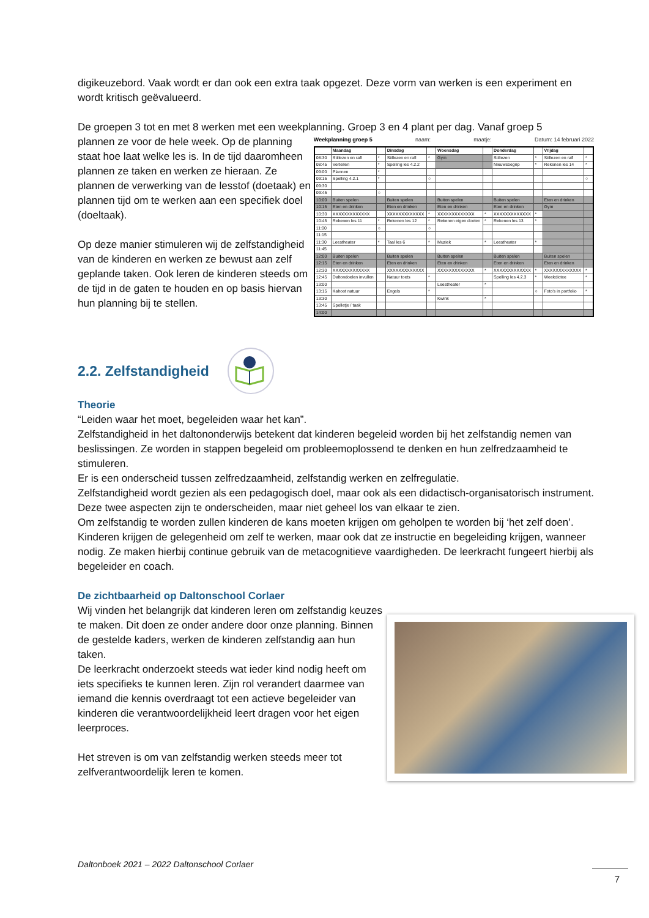digikeuzebord. Vaak wordt er dan ook een extra taak opgezet. Deze vorm van werken is een experiment en wordt kritisch geëvalueerd.
De groepen 3 tot en met 8 werken met een weekplanning. Groep 3 en 4 plant per dag. Vanaf groep 5
plannen ze voor de hele week. Op de planning staat hoe laat welke les is. In de tijd daaromheen plannen ze taken en werken ze hieraan. Ze plannen de verwerking van de lesstof (doetaak) en plannen tijd om te werken aan een specifiek doel (doeltaak).
Op deze manier stimuleren wij de zelfstandigheid van de kinderen en werken ze bewust aan zelf geplande taken. Ook leren de kinderen steeds om de tijd in de gaten te houden en op basis hiervan hun planning bij te stellen.
Weekplanning groep 5 naam: maatje: Datum: 14 februari 2022
| | Maandag | | Dinsdag | | Woensdag | | Donderdag | | Vrijdag | |
| --- | --- | --- | --- | --- | --- | --- | --- | --- | --- | --- |
| 08:30 | Stillezen en rafl | * | Stillezen en rafl | * | Gym | | Stillezen | * | Stillezen en rafl | * |
| 08:45 | Vertellen | * | Spelling les 4.2.2 | | | | Nieuwsbegrip | * | Rekenen les 14 | * |
| 09:00 | Plannen | * | | | | | | | | |
| 09:15 | Spelling 4.2.1 | * | | ○ | | | | | | ○ |
| 09:30 | | | | | | | | | | |
| 09:45 | | ○ | | | | | | | | |
| 10:00 | Buiten spelen | | Buiten spelen | | Buiten spelen | | Buiten spelen | | Eten en drinken | |
| 10:15 | Eten en drinken | | Eten en drinken | | Eten en drinken | | Eten en drinken | | Gym | |
| 10:30 | XXXXXXXXXXXXX | | XXXXXXXXXXXXX | * | XXXXXXXXXXXXX | * | XXXXXXXXXXXXX | * | | |
| 10:45 | Rekenen les 11 | * | Rekenen les 12 | * | Rekenen eigen doelen | * | Rekenen les 13 | * | | |
| 11:00 | | ○ | | ○ | | | | | | |
| 11:15 | | | | | | | | | | |
| 11:30 | Leestheater | * | Taal les 6 | * | Muziek | * | Leestheater | * | | |
| 11:45 | | | | | | | | | | |
| 12:00 | Buiten spelen | | Buiten spelen | | Buiten spelen | | Buiten spelen | | Buiten spelen | |
| 12:15 | Eten en drinken | | Eten en drinken | | Eten en drinken | | Eten en drinken | | Eten en drinken | |
| 12:30 | XXXXXXXXXXXXX | | XXXXXXXXXXXXX | | XXXXXXXXXXXXX | * | XXXXXXXXXXXXX | * | XXXXXXXXXXXXX | * |
| 12:45 | Daltondoelen invullen | | Natuur toets | * | | | Spelling les 4.2.3 | * | Weekdictee | * |
| 13:00 | | | | | Leestheater | * | | | | |
| 13:15 | Kahoot natuur | | Engels | * | | | | ○ | Foto's in portfolio | * |
| 13:30 | | | | | Kwink | * | | | | |
| 13:45 | Spelletje / taak | | | | | | | | | |
| 14:00 | | | | | | | | | | |
2.2. Zelfstandigheid
Theorie
“Leiden waar het moet, begeleiden waar het kan”.
Zelfstandigheid in het daltononderwijs betekent dat kinderen begeleid worden bij het zelfstandig nemen van beslissingen. Ze worden in stappen begeleid om probleemoplossend te denken en hun zelfredzaamheid te stimuleren.
Er is een onderscheid tussen zelfredzaamheid, zelfstandig werken en zelfregulatie.
Zelfstandigheid wordt gezien als een pedagogisch doel, maar ook als een didactisch-organisatorisch instrument. Deze twee aspecten zijn te onderscheiden, maar niet geheel los van elkaar te zien.
Om zelfstandig te worden zullen kinderen de kans moeten krijgen om geholpen te worden bij ‘het zelf doen’. Kinderen krijgen de gelegenheid om zelf te werken, maar ook dat ze instructie en begeleiding krijgen, wanneer nodig. Ze maken hierbij continue gebruik van de metacognitieve vaardigheden. De leerkracht fungeert hierbij als begeleider en coach.
De zichtbaarheid op Daltonschool Corlaer
Wij vinden het belangrijk dat kinderen leren om zelfstandig keuzes te maken. Dit doen ze onder andere door onze planning. Binnen de gestelde kaders, werken de kinderen zelfstandig aan hun taken.
De leerkracht onderzoekt steeds wat ieder kind nodig heeft om iets specifieks te kunnen leren. Zijn rol verandert daarmee van iemand die kennis overdraagt tot een actieve begeleider van kinderen die verantwoordelijkheid leert dragen voor het eigen leerproces.
Het streven is om van zelfstandig werken steeds meer tot zelfverantwoordelijk leren te komen.
Daltonboek 2021 – 2022 Daltonschool Corlaer
7